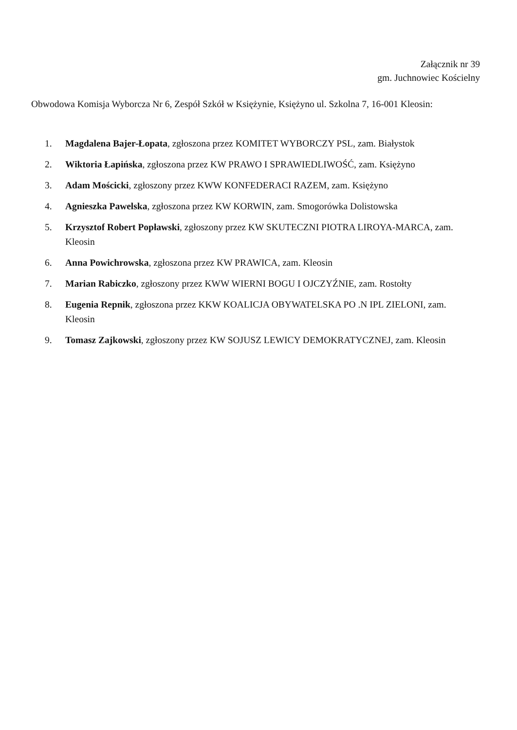Załącznik nr 39
gm. Juchnowiec Kościelny
Obwodowa Komisja Wyborcza Nr 6, Zespół Szkół w Księżynie, Księżyno ul. Szkolna 7, 16-001 Kleosin:
1. Magdalena Bajer-Łopata, zgłoszona przez KOMITET WYBORCZY PSL, zam. Białystok
2. Wiktoria Łapińska, zgłoszona przez KW PRAWO I SPRAWIEDLIWOŚĆ, zam. Księżyno
3. Adam Mościcki, zgłoszony przez KWW KONFEDERACI RAZEM, zam. Księżyno
4. Agnieszka Pawelska, zgłoszona przez KW KORWIN, zam. Smogorówka Dolistowska
5. Krzysztof Robert Popławski, zgłoszony przez KW SKUTECZNI PIOTRA LIROYA-MARCA, zam. Kleosin
6. Anna Powichrowska, zgłoszona przez KW PRAWICA, zam. Kleosin
7. Marian Rabiczko, zgłoszony przez KWW WIERNI BOGU I OJCZYŹNIE, zam. Rostołty
8. Eugenia Repnik, zgłoszona przez KKW KOALICJA OBYWATELSKA PO .N IPL ZIELONI, zam. Kleosin
9. Tomasz Zajkowski, zgłoszony przez KW SOJUSZ LEWICY DEMOKRATYCZNEJ, zam. Kleosin